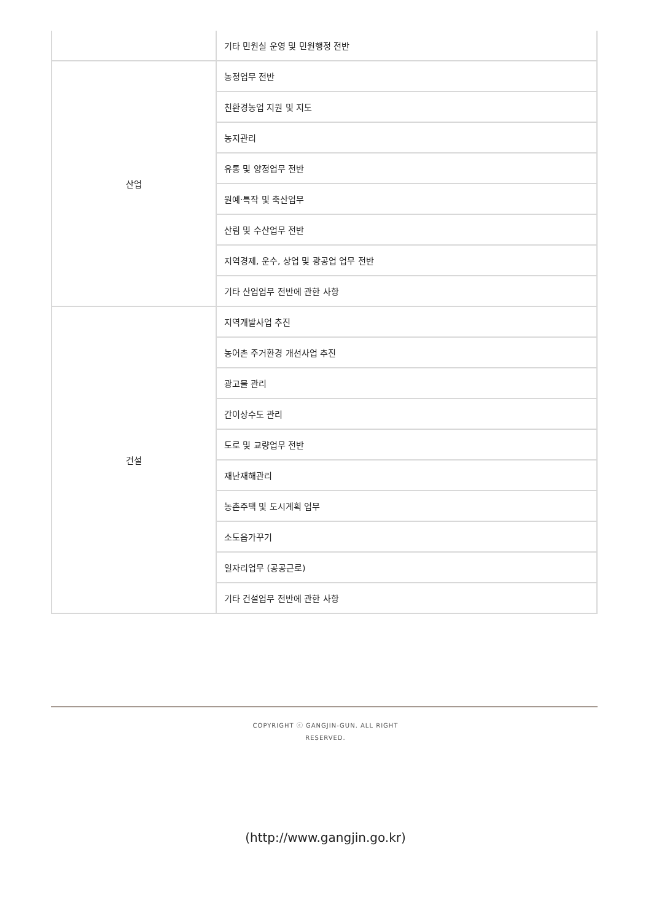| | 기타 민원실 운영 및 민원행정 전반 |
| 산업 | 농정업무 전반 |
| | 친환경농업 지원 및 지도 |
| | 농지관리 |
| | 유통 및 양정업무 전반 |
| | 원예·특작 및 축산업무 |
| | 산림 및 수산업무 전반 |
| | 지역경제, 운수, 상업 및 광공업 업무 전반 |
| | 기타 산업업무 전반에 관한 사항 |
| 건설 | 지역개발사업 추진 |
| | 농어촌 주거환경 개선사업 추진 |
| | 광고물 관리 |
| | 간이상수도 관리 |
| | 도로 및 교량업무 전반 |
| | 재난재해관리 |
| | 농촌주택 및 도시계획 업무 |
| | 소도읍가꾸기 |
| | 일자리업무 (공공근로) |
| | 기타 건설업무 전반에 관한 사항 |
COPYRIGHT ⓒ GANGJIN-GUN. ALL RIGHT
RESERVED.
(http://www.gangjin.go.kr)